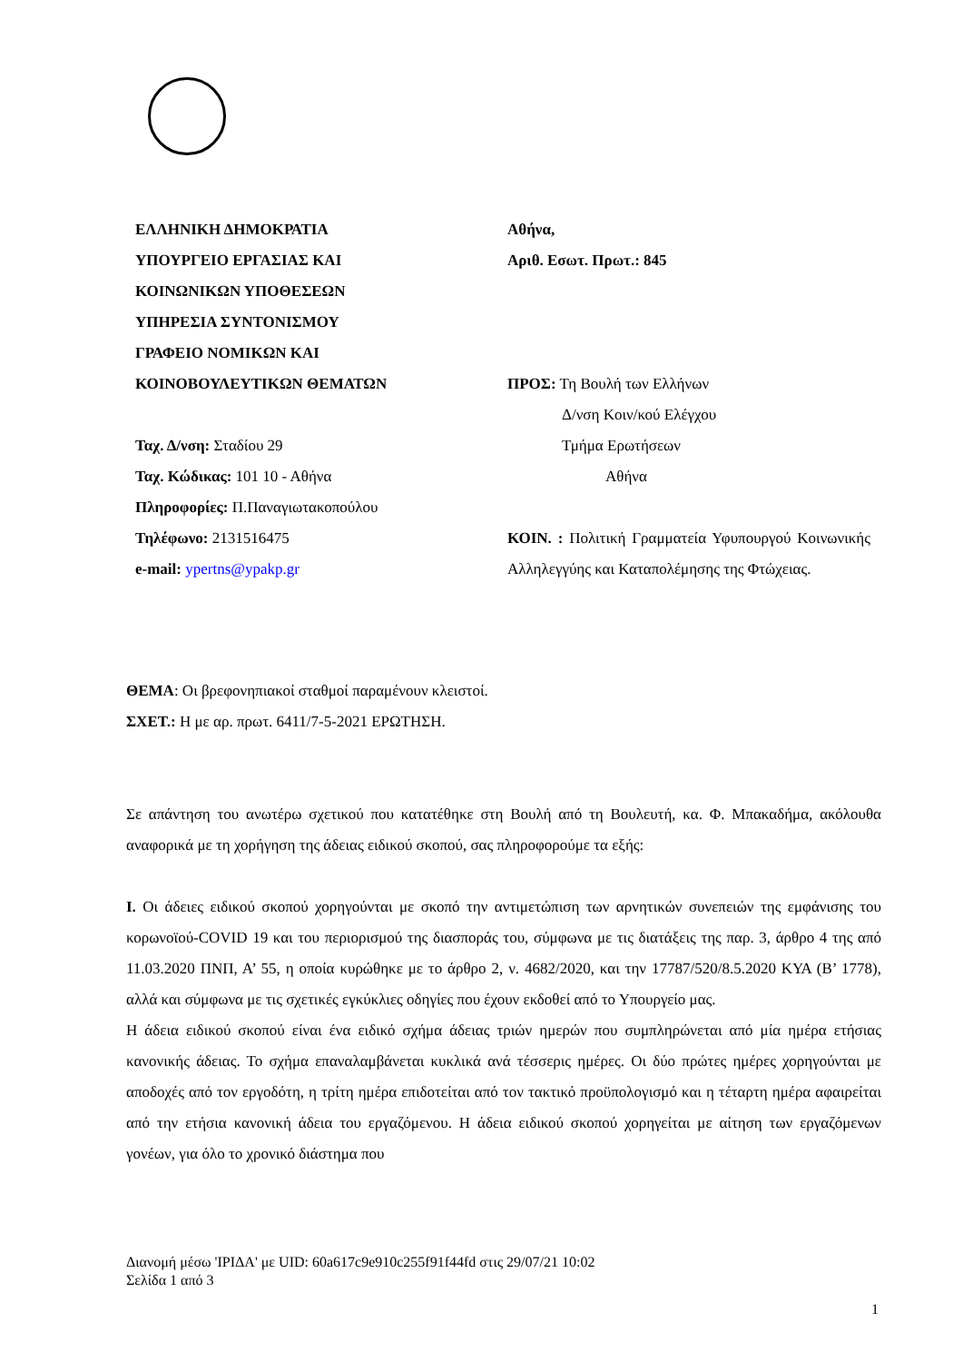ΕΛΛΗΝΙΚΗ ΔΗΜΟΚΡΑΤΙΑ
ΥΠΟΥΡΓΕΙΟ ΕΡΓΑΣΙΑΣ ΚΑΙ
ΚΟΙΝΩΝΙΚΩΝ ΥΠΟΘΕΣΕΩΝ
ΥΠΗΡΕΣΙΑ ΣΥΝΤΟΝΙΣΜΟΥ
ΓΡΑΦΕΙΟ ΝΟΜΙΚΩΝ ΚΑΙ
ΚΟΙΝΟΒΟΥΛΕΥΤΙΚΩΝ ΘΕΜΑΤΩΝ
Ταχ. Δ/νση: Σταδίου 29
Ταχ. Κώδικας: 101 10 - Αθήνα
Πληροφορίες: Π.Παναγιωτακοπούλου
Τηλέφωνο: 2131516475
e-mail: ypertns@ypakp.gr
Αθήνα,
Αριθ. Εσωτ. Πρωτ.: 845
ΠΡΟΣ: Τη Βουλή των Ελλήνων
Δ/νση Κοιν/κού Ελέγχου
Τμήμα Ερωτήσεων
Αθήνα
ΚΟΙΝ. : Πολιτική Γραμματεία Υφυπουργού Κοινωνικής Αλληλεγγύης και Καταπολέμησης της Φτώχειας.
ΘΕΜΑ: Οι βρεφονηπιακοί σταθμοί παραμένουν κλειστοί.
ΣΧΕΤ.: Η με αρ. πρωτ. 6411/7-5-2021 ΕΡΩΤΗΣΗ.
Σε απάντηση του ανωτέρω σχετικού που κατατέθηκε στη Βουλή από τη Βουλευτή, κα. Φ. Μπακαδήμα, ακόλουθα αναφορικά με τη χορήγηση της άδειας ειδικού σκοπού, σας πληροφορούμε τα εξής:
I. Οι άδειες ειδικού σκοπού χορηγούνται με σκοπό την αντιμετώπιση των αρνητικών συνεπειών της εμφάνισης του κορωνοϊού-COVID 19 και του περιορισμού της διασποράς του, σύμφωνα με τις διατάξεις της παρ. 3, άρθρο 4 της από 11.03.2020 ΠΝΠ, Α’ 55, η οποία κυρώθηκε με το άρθρο 2, ν. 4682/2020, και την 17787/520/8.5.2020 ΚΥΑ (Β’ 1778), αλλά και σύμφωνα με τις σχετικές εγκύκλιες οδηγίες που έχουν εκδοθεί από το Υπουργείο μας.
Η άδεια ειδικού σκοπού είναι ένα ειδικό σχήμα άδειας τριών ημερών που συμπληρώνεται από μία ημέρα ετήσιας κανονικής άδειας. Το σχήμα επαναλαμβάνεται κυκλικά ανά τέσσερις ημέρες. Οι δύο πρώτες ημέρες χορηγούνται με αποδοχές από τον εργοδότη, η τρίτη ημέρα επιδοτείται από τον τακτικό προϋπολογισμό και η τέταρτη ημέρα αφαιρείται από την ετήσια κανονική άδεια του εργαζόμενου. Η άδεια ειδικού σκοπού χορηγείται με αίτηση των εργαζόμενων γονέων, για όλο το χρονικό διάστημα που
Διανομή μέσω 'ΙΡΙΔΑ' με UID: 60a617c9e910c255f91f44fd στις 29/07/21 10:02
Σελίδα 1 από 3
1